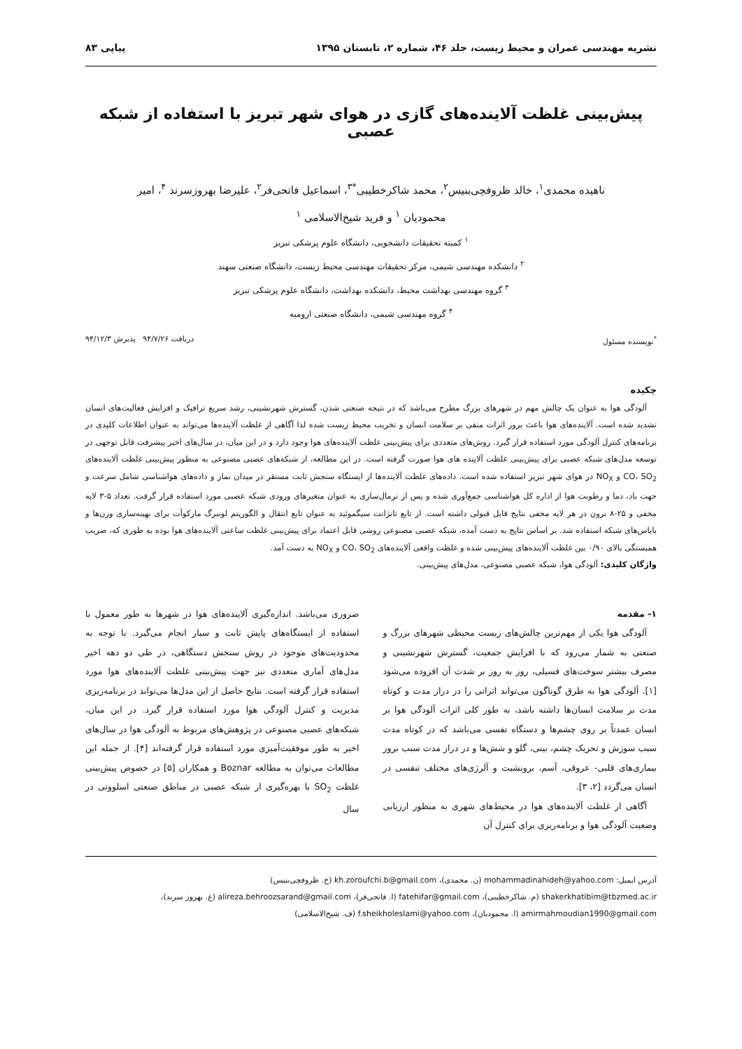نشریه مهندسی عمران و محیط زیست، جلد ۴۶، شماره ۲، تابستان ۱۳۹۵ پیاپی ۸۳
پیش‌بینی غلظت آلاینده‌های گازی در هوای شهر تبریز با استفاده از شبکه عصبی
ناهیده محمدی<sup>۱</sup>، خالد ظروفچی‌بنیس<sup>۲</sup>، محمد شاکرخطیبی<sup>*۳</sup>، اسماعیل فاتحی‌فر<sup>۲</sup>، علیرضا بهروزسرند <sup>۴</sup>، امیر
محمودیان <sup>۱</sup> و فرید شیخ‌الاسلامی <sup>۱</sup>
<sup>۱</sup> کمیته تحقیقات دانشجویی، دانشگاه علوم پزشکی تبریز
<sup>۲</sup> دانشکده مهندسی شیمی، مرکز تحقیقات مهندسی محیط زیست، دانشگاه صنعتی سهند
<sup>۳</sup> گروه مهندسی بهداشت محیط، دانشکده بهداشت، دانشگاه علوم پزشکی تبریز
<sup>۴</sup> گروه مهندسی شیمی، دانشگاه صنعتی ارومیه
<sup>*</sup> نویسنده مسئول دریافت ۹۴/۷/۲۶ پذیرش ۹۴/۱۲/۳
چکیده
آلودگی هوا به عنوان یک چالش مهم در شهرهای بزرگ مطرح می‌باشد که در نتیجه صنعتی شدن، گسترش شهرنشینی، رشد سریع ترافیک و افزایش فعالیت‌های انسان تشدید شده است. آلاینده‌های هوا باعث بروز اثرات منفی بر سلامت انسان و تخریب محیط زیست شده لذا آگاهی از غلظت آلاینده‌ها می‌تواند به عنوان اطلاعات کلیدی در برنامه‌های کنترل آلودگی مورد استفاده قرار گیرد. روش‌های متعددی برای پیش‌بینی غلظت آلاینده‌های هوا وجود دارد و در این میان، در سال‌های اخیر پیشرفت قابل توجهی در توسعه مدل‌های شبکه عصبی برای پیش‌بینی غلظت آلاینده های هوا صورت گرفته است. در این مطالعه، از شبکه‌های عصبی مصنوعی به منظور پیش‌بینی غلظت آلاینده‌های CO، SO<sub>2</sub> و NO<sub>X</sub> در هوای شهر تبریز استفاده شده است. داده‌های غلظت آلاینده‌ها از ایستگاه سنجش ثابت مستقر در میدان نماز و داده‌های هواشناسی شامل سرعت و جهت باد، دما و رطوبت هوا از اداره کل هواشناسی جمع‌آوری شده و پس از نرمال‌سازی به عنوان متغیرهای ورودی شبکه عصبی مورد استفاده قرار گرفت. تعداد ۵-۳ لایه مخفی و ۲۵-۸ نرون در هر لایه مخفی نتایج قابل قبولی داشته است. از تابع تانژانت سیگموئید به عنوان تابع انتقال و الگوریتم لونبرگ مارکوآت برای بهینه‌سازی وزن‌ها و بایاس‌های شبکه استفاده شد. بر اساس نتایج به دست آمده، شبکه عصبی مصنوعی روشی قابل اعتماد برای پیش‌بینی غلظت ساعتی آلاینده‌های هوا بوده به طوری که، ضریب همبستگی بالای ۰/۹۰ بین غلظت آلاینده‌های پیش‌بینی شده و غلظت واقعی آلاینده‌های CO، SO<sub>2</sub> و NO<sub>X</sub> به دست آمد.
واژگان کلیدی: آلودگی هوا، شبکه عصبی مصنوعی، مدل‌های پیش‌بینی.
۱- مقدمه
آلودگی هوا یکی از مهم‌ترین چالش‌های زیست محیطی شهرهای بزرگ و صنعتی به شمار می‌رود که با افزایش جمعیت، گسترش شهرنشینی و مصرف بیشتر سوخت‌های فسیلی، روز به روز بر شدت آن افزوده می‌شود [۱]. آلودگی هوا به طرق گوناگون می‌تواند اثراتی را در دراز مدت و کوتاه مدت بر سلامت انسان‌ها داشته باشد، به طور کلی اثرات آلودگی هوا بر انسان عمدتاً بر روی چشم‌ها و دستگاه تفسی می‌باشد که در کوتاه مدت سبب سوزش و تحریک چشم، بینی، گلو و شش‌ها و در دراز مدت سبب بروز بیماری‌های قلبی- عروقی، آسم، برونشیت و آلرژی‌های مختلف تنفسی در انسان می‌گردد [۲، ۳].
آگاهی از غلظت آلاینده‌های هوا در محیط‌های شهری به منظور ارزیابی وضعیت آلودگی هوا و برنامه‌ریزی برای کنترل آن
ضروری می‌باشد. اندازه‌گیری آلاینده‌های هوا در شهرها به طور معمول با استفاده از ایستگاه‌های پایش ثابت و سیار انجام می‌گیرد. با توجه به محدودیت‌های موجود در روش سنجش دستگاهی، در طی دو دهه اخیر مدل‌های آماری متعددی نیز جهت پیش‌بینی غلظت آلاینده‌های هوا مورد استفاده قرار گرفته است. نتایج حاصل از این مدل‌ها می‌تواند در برنامه‌ریزی مدیریت و کنترل آلودگی هوا مورد استفاده قرار گیرد. در این میان، شبکه‌های عصبی مصنوعی در پژوهش‌های مربوط به آلودگی هوا در سال‌های اخیر به طور موفقیت‌آمیزی مورد استفاده قرار گرفته‌اند [۴]. از جمله این مطالعات می‌توان به مطالعه Boznar و همکاران [۵] در خصوص پیش‌بینی غلظت SO<sub>2</sub> با بهره‌گیری از شبکه عصبی در مناطق صنعتی اسلوونی در سال
آدرس ایمیل: mohammadinahideh@yahoo.com (ن. محمدی)، kh.zoroufchi.b@gmail.com (خ. ظروفچی‌بنیس)
shakerkhatibim@tbzmed.ac.ir (م. شاکرخطیبی)، fatehifar@gmail.com (ا. فاتحی‌فر)، alireza.behroozsarand@gmail.com (ع. بهروز سرند)،
amirmahmoudian1990@gmail.com (ا. محمودیان)، f.sheikholeslami@yahoo.com (ف. شیخ‌الاسلامی)